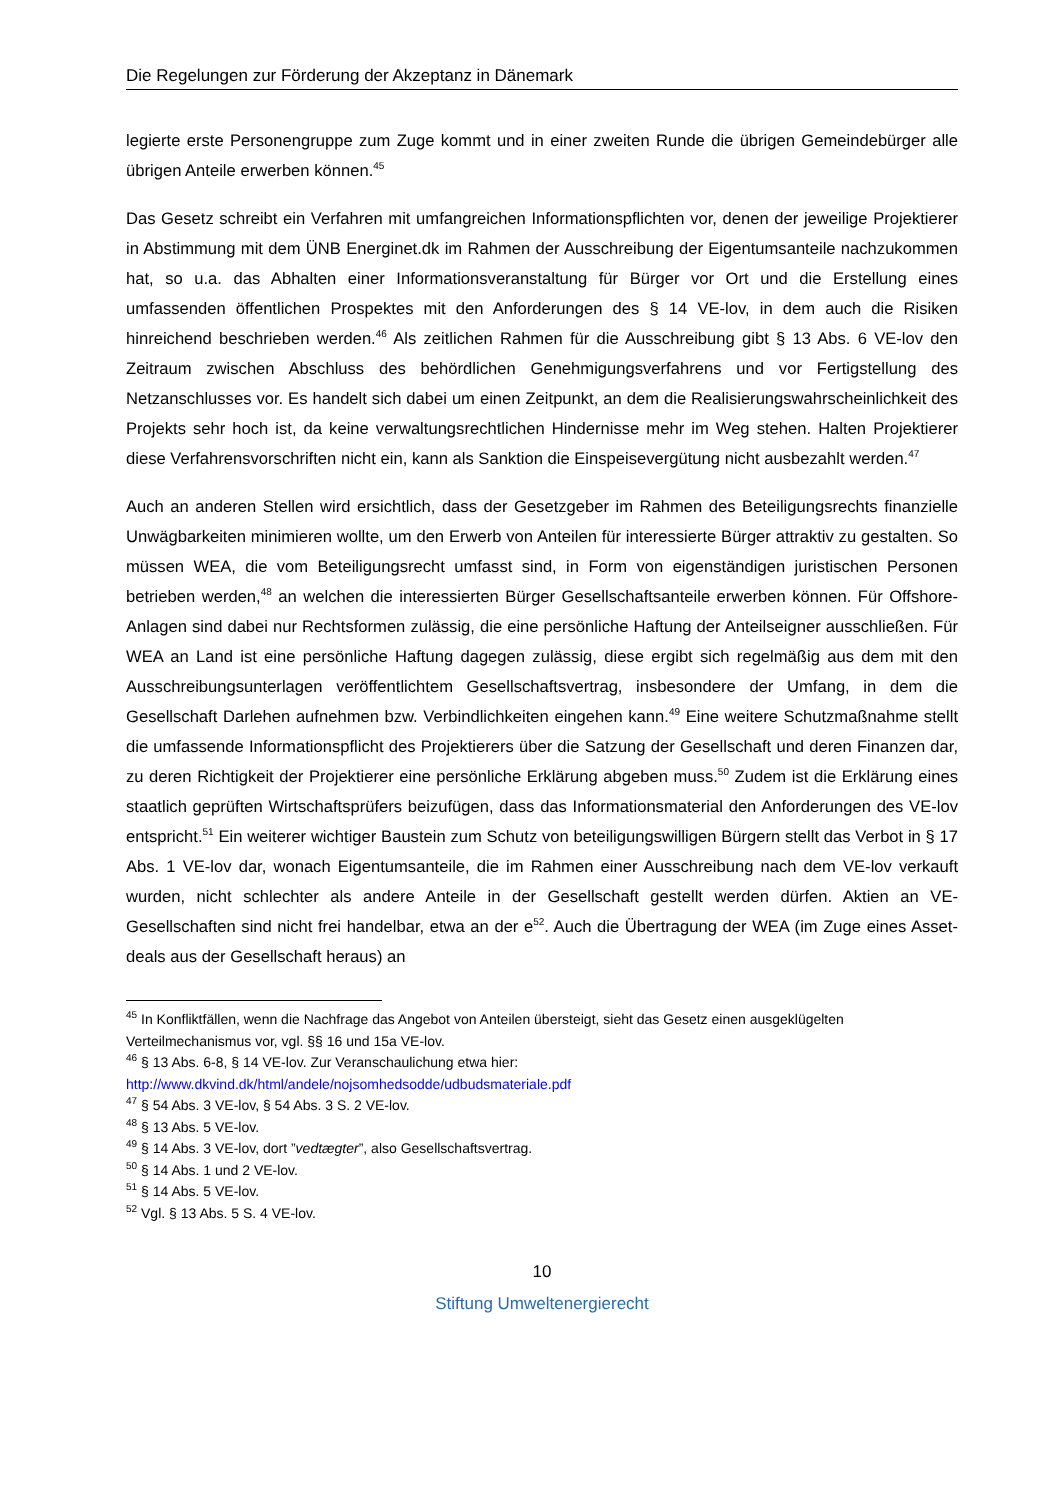Die Regelungen zur Förderung der Akzeptanz in Dänemark
legierte erste Personengruppe zum Zuge kommt und in einer zweiten Runde die übrigen Gemeindebürger alle übrigen Anteile erwerben können.<sup>45</sup>
Das Gesetz schreibt ein Verfahren mit umfangreichen Informationspflichten vor, denen der jeweilige Projektierer in Abstimmung mit dem ÜNB Energinet.dk im Rahmen der Ausschreibung der Eigentumsanteile nachzukommen hat, so u.a. das Abhalten einer Informationsveranstaltung für Bürger vor Ort und die Erstellung eines umfassenden öffentlichen Prospektes mit den Anforderungen des § 14 VE-lov, in dem auch die Risiken hinreichend beschrieben werden.<sup>46</sup> Als zeitlichen Rahmen für die Ausschreibung gibt § 13 Abs. 6 VE-lov den Zeitraum zwischen Abschluss des behördlichen Genehmigungsverfahrens und vor Fertigstellung des Netzanschlusses vor. Es handelt sich dabei um einen Zeitpunkt, an dem die Realisierungswahrscheinlichkeit des Projekts sehr hoch ist, da keine verwaltungsrechtlichen Hindernisse mehr im Weg stehen. Halten Projektierer diese Verfahrensvorschriften nicht ein, kann als Sanktion die Einspeisevergütung nicht ausbezahlt werden.<sup>47</sup>
Auch an anderen Stellen wird ersichtlich, dass der Gesetzgeber im Rahmen des Beteiligungsrechts finanzielle Unwägbarkeiten minimieren wollte, um den Erwerb von Anteilen für interessierte Bürger attraktiv zu gestalten. So müssen WEA, die vom Beteiligungsrecht umfasst sind, in Form von eigenständigen juristischen Personen betrieben werden,<sup>48</sup> an welchen die interessierten Bürger Gesellschaftsanteile erwerben können. Für Offshore-Anlagen sind dabei nur Rechtsformen zulässig, die eine persönliche Haftung der Anteilseigner ausschließen. Für WEA an Land ist eine persönliche Haftung dagegen zulässig, diese ergibt sich regelmäßig aus dem mit den Ausschreibungsunterlagen veröffentlichtem Gesellschaftsvertrag, insbesondere der Umfang, in dem die Gesellschaft Darlehen aufnehmen bzw. Verbindlichkeiten eingehen kann.<sup>49</sup> Eine weitere Schutzmaßnahme stellt die umfassende Informationspflicht des Projektierers über die Satzung der Gesellschaft und deren Finanzen dar, zu deren Richtigkeit der Projektierer eine persönliche Erklärung abgeben muss.<sup>50</sup> Zudem ist die Erklärung eines staatlich geprüften Wirtschaftsprüfers beizufügen, dass das Informationsmaterial den Anforderungen des VE-lov entspricht.<sup>51</sup> Ein weiterer wichtiger Baustein zum Schutz von beteiligungswilligen Bürgern stellt das Verbot in § 17 Abs. 1 VE-lov dar, wonach Eigentumsanteile, die im Rahmen einer Ausschreibung nach dem VE-lov verkauft wurden, nicht schlechter als andere Anteile in der Gesellschaft gestellt werden dürfen. Aktien an VE-Gesellschaften sind nicht frei handelbar, etwa an der e<sup>52</sup>. Auch die Übertragung der WEA (im Zuge eines Asset-deals aus der Gesellschaft heraus) an
<sup>45</sup> In Konfliktfällen, wenn die Nachfrage das Angebot von Anteilen übersteigt, sieht das Gesetz einen ausgeklügelten Verteilmechanismus vor, vgl. §§ 16 und 15a VE-lov.
<sup>46</sup> § 13 Abs. 6-8, § 14 VE-lov. Zur Veranschaulichung etwa hier:
http://www.dkvind.dk/html/andele/nojsomhedsodde/udbudsmateriale.pdf
<sup>47</sup> § 54 Abs. 3 VE-lov, § 54 Abs. 3 S. 2 VE-lov.
<sup>48</sup> § 13 Abs. 5 VE-lov.
<sup>49</sup> § 14 Abs. 3 VE-lov, dort ”vedtægter”, also Gesellschaftsvertrag.
<sup>50</sup> § 14 Abs. 1 und 2 VE-lov.
<sup>51</sup> § 14 Abs. 5 VE-lov.
<sup>52</sup> Vgl. § 13 Abs. 5 S. 4 VE-lov.
10
Stiftung Umweltenergierecht